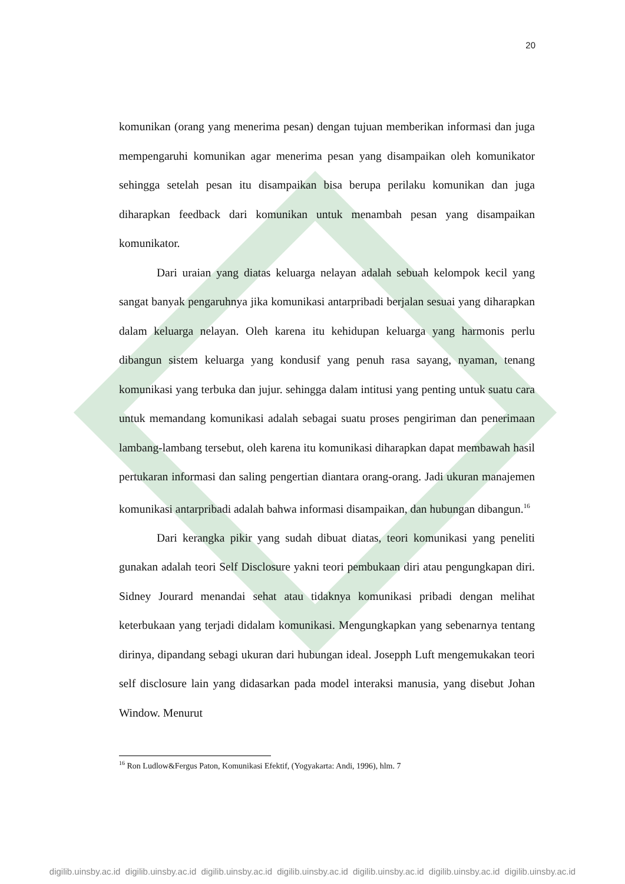20
komunikan (orang yang menerima pesan) dengan tujuan memberikan informasi dan juga mempengaruhi komunikan agar menerima pesan yang disampaikan oleh komunikator sehingga setelah pesan itu disampaikan bisa berupa perilaku komunikan dan juga diharapkan feedback dari komunikan untuk menambah pesan yang disampaikan komunikator.
Dari uraian yang diatas keluarga nelayan adalah sebuah kelompok kecil yang sangat banyak pengaruhnya jika komunikasi antarpribadi berjalan sesuai yang diharapkan dalam keluarga nelayan. Oleh karena itu kehidupan keluarga yang harmonis perlu dibangun sistem keluarga yang kondusif yang penuh rasa sayang, nyaman, tenang komunikasi yang terbuka dan jujur. sehingga dalam intitusi yang penting untuk suatu cara untuk memandang komunikasi adalah sebagai suatu proses pengiriman dan penerimaan lambang-lambang tersebut, oleh karena itu komunikasi diharapkan dapat membawah hasil pertukaran informasi dan saling pengertian diantara orang-orang. Jadi ukuran manajemen komunikasi antarpribadi adalah bahwa informasi disampaikan, dan hubungan dibangun.<sup>16</sup>
Dari kerangka pikir yang sudah dibuat diatas, teori komunikasi yang peneliti gunakan adalah teori Self Disclosure yakni teori pembukaan diri atau pengungkapan diri. Sidney Jourard menandai sehat atau tidaknya komunikasi pribadi dengan melihat keterbukaan yang terjadi didalam komunikasi. Mengungkapkan yang sebenarnya tentang dirinya, dipandang sebagi ukuran dari hubungan ideal. Josepph Luft mengemukakan teori self disclosure lain yang didasarkan pada model interaksi manusia, yang disebut Johan Window. Menurut
<sup>16</sup> Ron Ludlow&Fergus Paton, Komunikasi Efektif, (Yogyakarta: Andi, 1996), hlm. 7
digilib.uinsby.ac.id digilib.uinsby.ac.id digilib.uinsby.ac.id digilib.uinsby.ac.id digilib.uinsby.ac.id digilib.uinsby.ac.id digilib.uinsby.ac.id